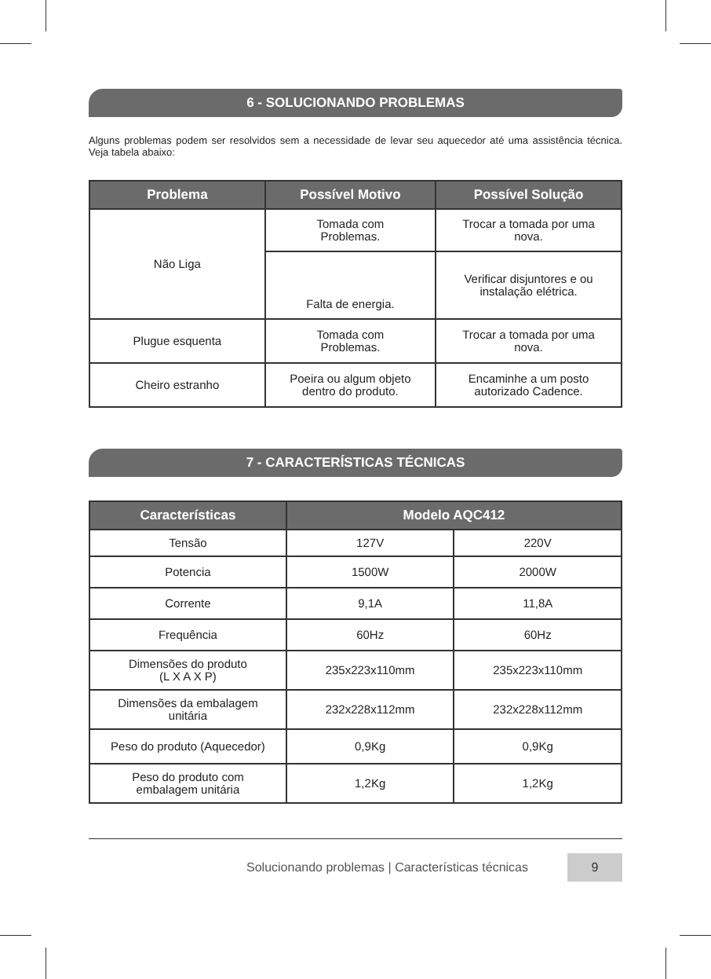6 - SOLUCIONANDO PROBLEMAS
Alguns problemas podem ser resolvidos sem a necessidade de levar seu aquecedor até uma assistência técnica. Veja tabela abaixo:
| Problema | Possível Motivo | Possível Solução |
| --- | --- | --- |
| Não Liga | Tomada com Problemas. | Trocar a tomada por uma nova. |
| | Falta de energia. | Verificar disjuntores e ou instalação elétrica. |
| Plugue esquenta | Tomada com Problemas. | Trocar a tomada por uma nova. |
| Cheiro estranho | Poeira ou algum objeto dentro do produto. | Encaminhe a um posto autorizado Cadence. |
7 - CARACTERÍSTICAS TÉCNICAS
| Características | Modelo AQC412 | |
| --- | --- | --- |
| Tensão | 127V | 220V |
| Potencia | 1500W | 2000W |
| Corrente | 9,1A | 11,8A |
| Frequência | 60Hz | 60Hz |
| Dimensões do produto (L X A X P) | 235x223x110mm | 235x223x110mm |
| Dimensões da embalagem unitária | 232x228x112mm | 232x228x112mm |
| Peso do produto (Aquecedor) | 0,9Kg | 0,9Kg |
| Peso do produto com embalagem unitária | 1,2Kg | 1,2Kg |
Solucionando problemas | Características técnicas 9